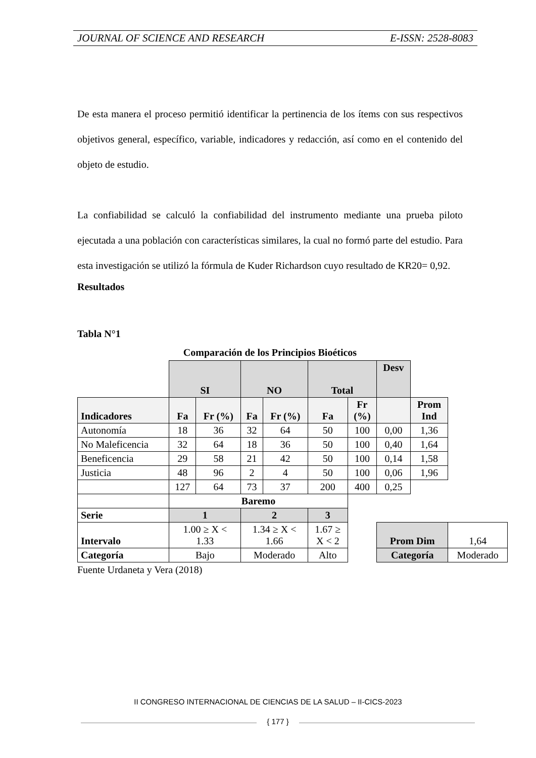JOURNAL OF SCIENCE AND RESEARCH E-ISSN: 2528-8083
De esta manera el proceso permitió identificar la pertinencia de los ítems con sus respectivos objetivos general, específico, variable, indicadores y redacción, así como en el contenido del objeto de estudio.
La confiabilidad se calculó la confiabilidad del instrumento mediante una prueba piloto ejecutada a una población con características similares, la cual no formó parte del estudio. Para esta investigación se utilizó la fórmula de Kuder Richardson cuyo resultado de KR20= 0,92.
Resultados
Tabla N°1
Comparación de los Principios Bioéticos
| | SI | | NO | | Total | | Desv | | |
| Indicadores | Fa | Fr (%) | Fa | Fr (%) | Fa | Fr (%) | | Prom Ind | |
| Autonomía | 18 | 36 | 32 | 64 | 50 | 100 | 0,00 | 1,36 | |
| No Maleficencia | 32 | 64 | 18 | 36 | 50 | 100 | 0,40 | 1,64 | |
| Beneficencia | 29 | 58 | 21 | 42 | 50 | 100 | 0,14 | 1,58 | |
| Justicia | 48 | 96 | 2 | 4 | 50 | 100 | 0,06 | 1,96 | |
| | 127 | 64 | 73 | 37 | 200 | 400 | 0,25 | | |
| | Baremo | | | | | | | | |
| Serie | 1 | | 2 | | 3 | | | | |
| Intervalo | 1.00 ≥ X < 1.33 | | 1.34 ≥ X < 1.66 | | 1.67 ≥ X < 2 | | Prom Dim | | 1,64 |
| Categoría | Bajo | | Moderado | | Alto | | Categoría | | Moderado |
Fuente Urdaneta y Vera (2018)
II CONGRESO INTERNACIONAL DE CIENCIAS DE LA SALUD – II-CICS-2023
{ 177 }